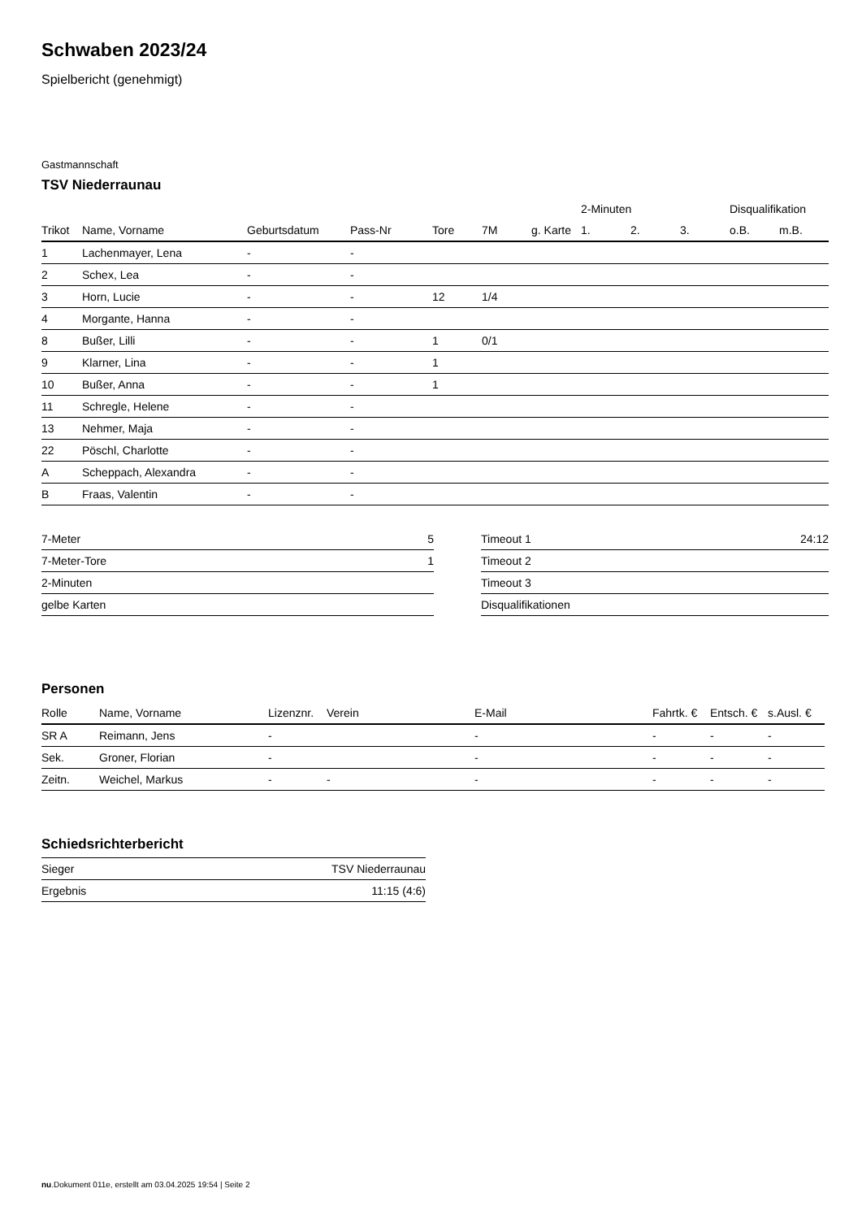Schwaben 2023/24
Spielbericht (genehmigt)
Gastmannschaft
TSV Niederraunau
| | | | | | | | 2-Minuten | | | Disqualifikation | |
| --- | --- | --- | --- | --- | --- | --- | --- | --- | --- | --- | --- |
| Trikot | Name, Vorname | Geburtsdatum | Pass-Nr | Tore | 7M | g. Karte | 1. | 2. | 3. | o.B. | m.B. |
| 1 | Lachenmayer, Lena | - | - | | | | | | | | |
| 2 | Schex, Lea | - | - | | | | | | | | |
| 3 | Horn, Lucie | - | - | 12 | 1/4 | | | | | | |
| 4 | Morgante, Hanna | - | - | | | | | | | | |
| 8 | Bußer, Lilli | - | - | 1 | 0/1 | | | | | | |
| 9 | Klarner, Lina | - | - | 1 | | | | | | | |
| 10 | Bußer, Anna | - | - | 1 | | | | | | | |
| 11 | Schregle, Helene | - | - | | | | | | | | |
| 13 | Nehmer, Maja | - | - | | | | | | | | |
| 22 | Pöschl, Charlotte | - | - | | | | | | | | |
| A | Scheppach, Alexandra | - | - | | | | | | | | |
| B | Fraas, Valentin | - | - | | | | | | | | |
| 7-Meter | 5 |
| 7-Meter-Tore | 1 |
| 2-Minuten | |
| gelbe Karten | |
| Timeout 1 | 24:12 |
| Timeout 2 | |
| Timeout 3 | |
| Disqualifikationen | |
Personen
| Rolle | Name, Vorname | Lizenznr. | Verein | E-Mail | Fahrtk. € | Entsch. € | s.Ausl. € |
| --- | --- | --- | --- | --- | --- | --- | --- |
| SR A | Reimann, Jens | - | | - | - | - | - |
| Sek. | Groner, Florian | - | | - | - | - | - |
| Zeitn. | Weichel, Markus | - | - | - | - | - | - |
Schiedsrichterbericht
| Sieger | TSV Niederraunau |
| Ergebnis | 11:15 (4:6) |
nu.Dokument 011e, erstellt am 03.04.2025 19:54 | Seite 2